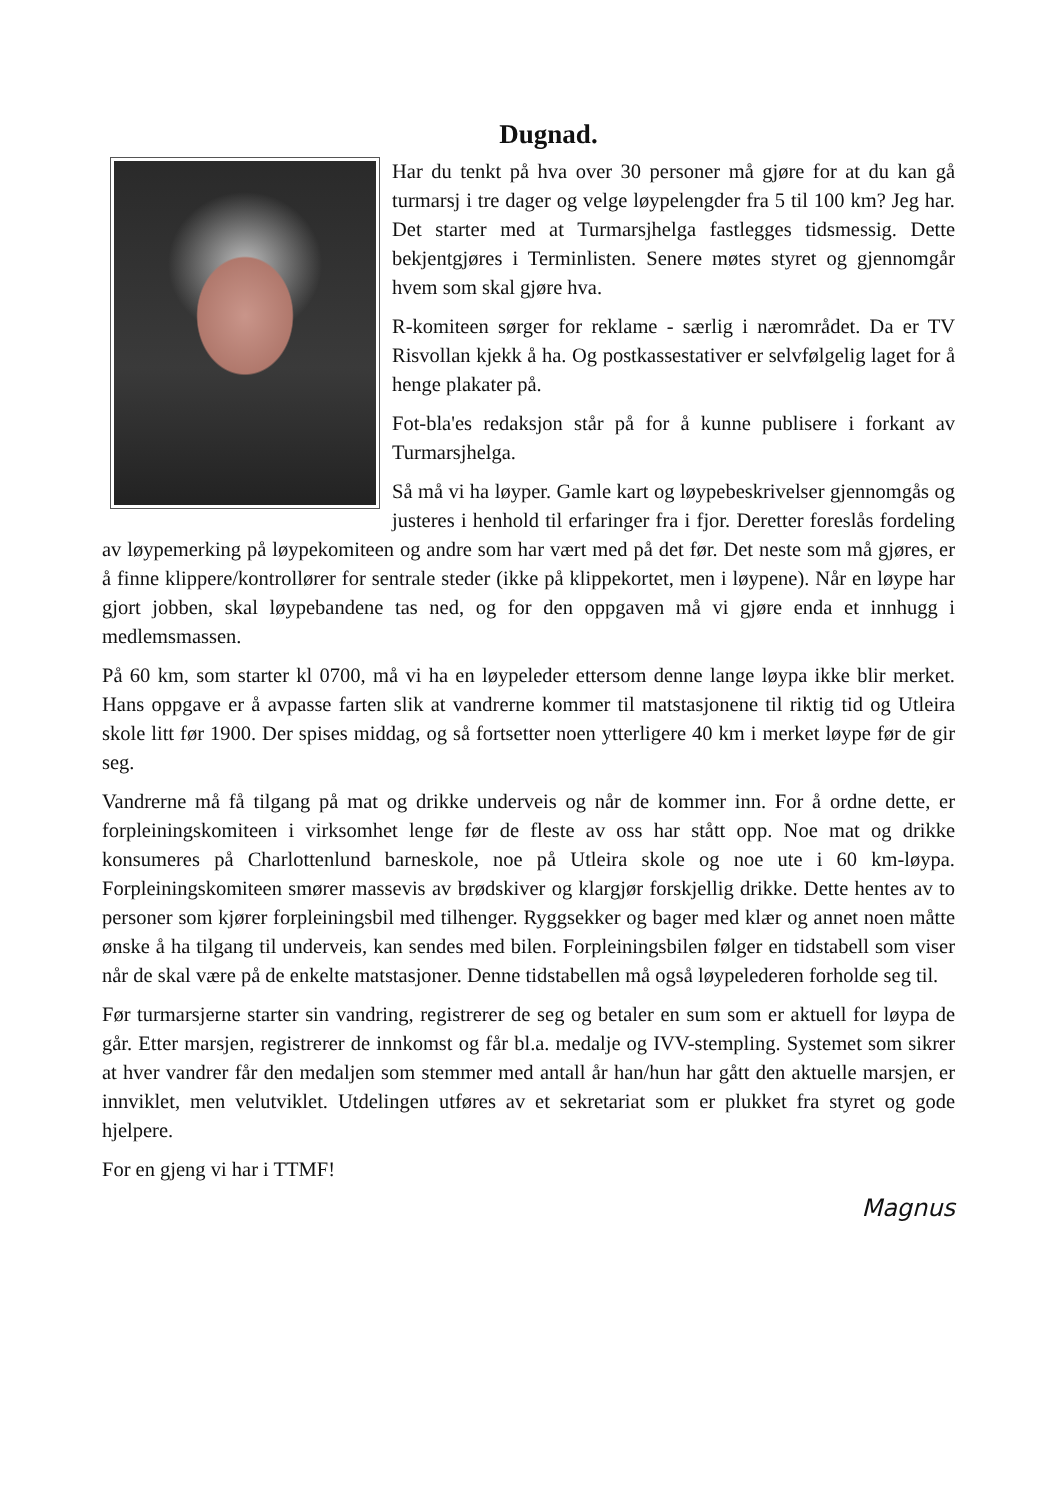Dugnad.
Har du tenkt på hva over 30 personer må gjøre for at du kan gå turmarsj i tre dager og velge løypelengder fra 5 til 100 km? Jeg har. Det starter med at Turmarsjhelga fastlegges tidsmessig. Dette bekjentgjøres i Terminlisten. Senere møtes styret og gjennomgår hvem som skal gjøre hva.
R-komiteen sørger for reklame - særlig i nærområdet. Da er TV Risvollan kjekk å ha. Og postkassestativer er selvfølgelig laget for å henge plakater på.
Fot-bla'es redaksjon står på for å kunne publisere i forkant av Turmarsjhelga.
Så må vi ha løyper. Gamle kart og løypebeskrivelser gjennomgås og justeres i henhold til erfaringer fra i fjor. Deretter foreslås fordeling av løypemerking på løypekomiteen og andre som har vært med på det før. Det neste som må gjøres, er å finne klippere/kontrollører for sentrale steder (ikke på klippekortet, men i løypene). Når en løype har gjort jobben, skal løypebandene tas ned, og for den oppgaven må vi gjøre enda et innhugg i medlemsmassen.
På 60 km, som starter kl 0700, må vi ha en løypeleder ettersom denne lange løypa ikke blir merket. Hans oppgave er å avpasse farten slik at vandrerne kommer til matstasjonene til riktig tid og Utleira skole litt før 1900. Der spises middag, og så fortsetter noen ytterligere 40 km i merket løype før de gir seg.
Vandrerne må få tilgang på mat og drikke underveis og når de kommer inn. For å ordne dette, er forpleiningskomiteen i virksomhet lenge før de fleste av oss har stått opp. Noe mat og drikke konsumeres på Charlottenlund barneskole, noe på Utleira skole og noe ute i 60 km-løypa. Forpleiningskomiteen smører massevis av brødskiver og klargjør forskjellig drikke. Dette hentes av to personer som kjører forpleiningsbil med tilhenger. Ryggsekker og bager med klær og annet noen måtte ønske å ha tilgang til underveis, kan sendes med bilen. Forpleiningsbilen følger en tidstabell som viser når de skal være på de enkelte matstasjoner. Denne tidstabellen må også løypelederen forholde seg til.
Før turmarsjerne starter sin vandring, registrerer de seg og betaler en sum som er aktuell for løypa de går. Etter marsjen, registrerer de innkomst og får bl.a. medalje og IVV-stempling. Systemet som sikrer at hver vandrer får den medaljen som stemmer med antall år han/hun har gått den aktuelle marsjen, er innviklet, men velutviklet. Utdelingen utføres av et sekretariat som er plukket fra styret og gode hjelpere.
For en gjeng vi har i TTMF!
Magnus